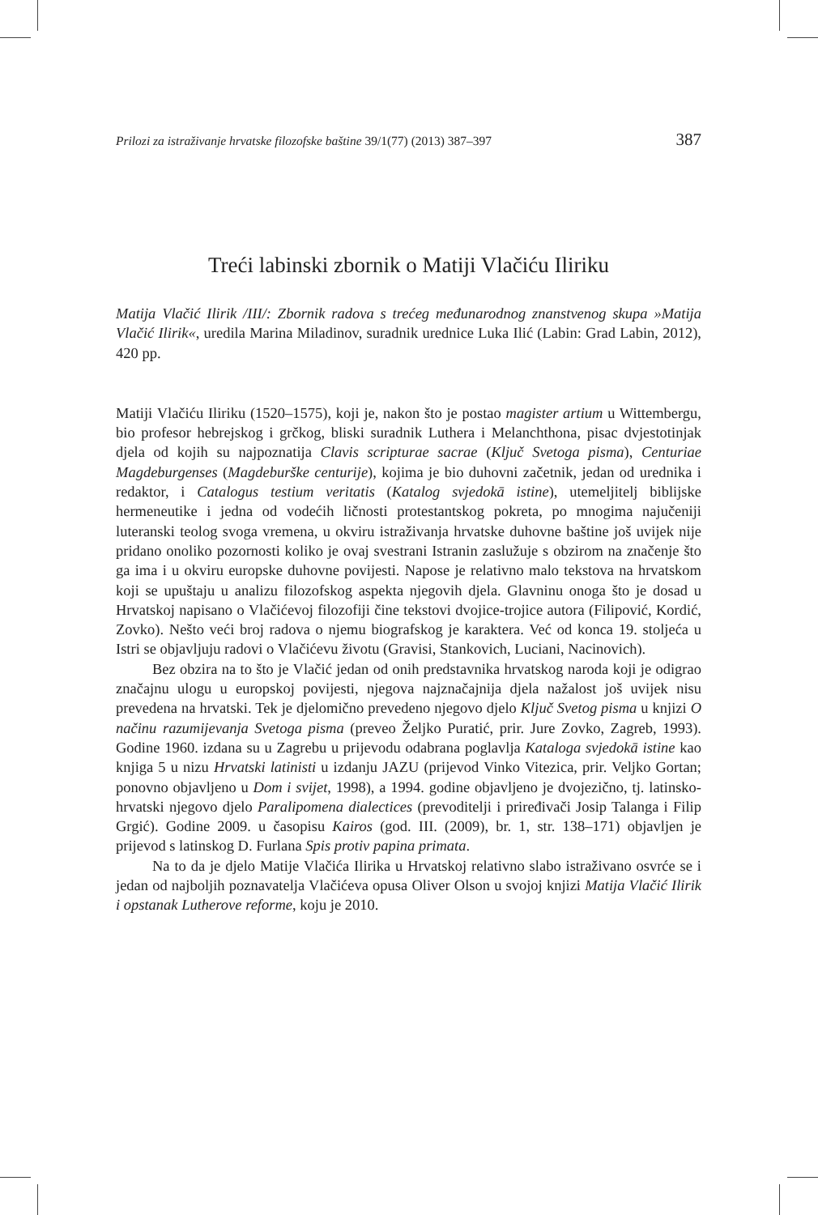Prilozi za istraživanje hrvatske filozofske baštine 39/1(77) (2013) 387–397 387
Treći labinski zbornik o Matiji Vlačiću Iliriku
Matija Vlačić Ilirik /III/: Zbornik radova s trećeg međunarodnog znanstvenog skupa »Matija Vlačić Ilirik«, uredila Marina Miladinov, suradnik urednice Luka Ilić (Labin: Grad Labin, 2012), 420 pp.
Matiji Vlačiću Iliriku (1520–1575), koji je, nakon što je postao magister artium u Wittembergu, bio profesor hebrejskog i grčkog, bliski suradnik Luthera i Melanchthona, pisac dvjestotinjak djela od kojih su najpoznatija Clavis scripturae sacrae (Ključ Svetoga pisma), Centuriae Magdeburgenses (Magdeburške centurije), kojima je bio duhovni začetnik, jedan od urednika i redaktor, i Catalogus testium veritatis (Katalog svjedokā istine), utemeljitelj biblijske hermeneutike i jedna od vodećih ličnosti protestantskog pokreta, po mnogima najučeniji luteranski teolog svoga vremena, u okviru istraživanja hrvatske duhovne baštine još uvijek nije pridano onoliko pozornosti koliko je ovaj svestrani Istranin zaslužuje s obzirom na značenje što ga ima i u okviru europske duhovne povijesti. Napose je relativno malo tekstova na hrvatskom koji se upuštaju u analizu filozofskog aspekta njegovih djela. Glavninu onoga što je dosad u Hrvatskoj napisano o Vlačićevoj filozofiji čine tekstovi dvojice-trojice autora (Filipović, Kordić, Zovko). Nešto veći broj radova o njemu biografskog je karaktera. Već od konca 19. stoljeća u Istri se objavljuju radovi o Vlačićevu životu (Gravisi, Stankovich, Luciani, Nacinovich).
Bez obzira na to što je Vlačić jedan od onih predstavnika hrvatskog naroda koji je odigrao značajnu ulogu u europskoj povijesti, njegova najznačajnija djela nažalost još uvijek nisu prevedena na hrvatski. Tek je djelomično prevedeno njegovo djelo Ključ Svetog pisma u knjizi O načinu razumijevanja Svetoga pisma (preveo Željko Puratić, prir. Jure Zovko, Zagreb, 1993). Godine 1960. izdana su u Zagrebu u prijevodu odabrana poglavlja Kataloga svjedokā istine kao knjiga 5 u nizu Hrvatski latinisti u izdanju JAZU (prijevod Vinko Vitezica, prir. Veljko Gortan; ponovno objavljeno u Dom i svijet, 1998), a 1994. godine objavljeno je dvojezično, tj. latinsko-hrvatski njegovo djelo Paralipomena dialectices (prevoditelji i priređivači Josip Talanga i Filip Grgić). Godine 2009. u časopisu Kairos (god. III. (2009), br. 1, str. 138–171) objavljen je prijevod s latinskog D. Furlana Spis protiv papina primata.
Na to da je djelo Matije Vlačića Ilirika u Hrvatskoj relativno slabo istraživano osvrće se i jedan od najboljih poznavatelja Vlačićeva opusa Oliver Olson u svojoj knjizi Matija Vlačić Ilirik i opstanak Lutherove reforme, koju je 2010.